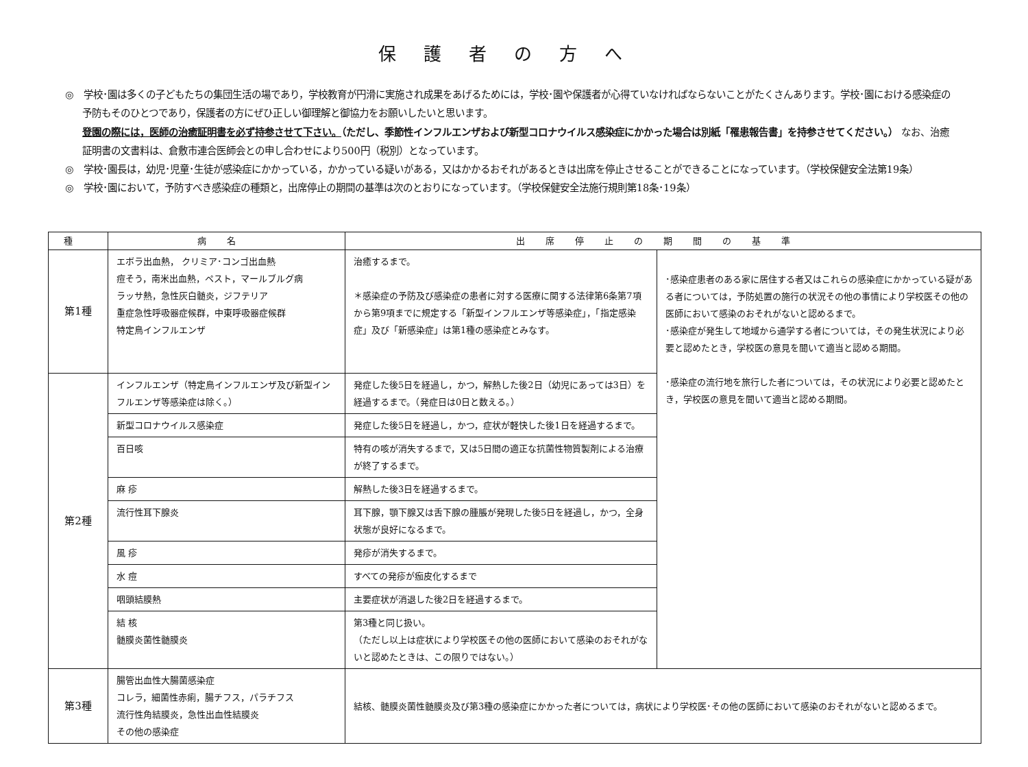保護者の方へ
◎　学校･園は多くの子どもたちの集団生活の場であり，学校教育が円滑に実施され成果をあげるためには，学校･園や保護者が心得ていなければならないことがたくさんあります。学校･園における感染症の予防もそのひとつであり，保護者の方にぜひ正しい御理解と御協力をお願いしたいと思います。
登園の際には，医師の治癒証明書を必ず持参させて下さい。（ただし、季節性インフルエンザおよび新型コロナウイルス感染症にかかった場合は別紙「罹患報告書」を持参させてください。） なお、治癒証明書の文書料は、倉敷市連合医師会との申し合わせにより500円（税別）となっています。
◎　学校･園長は，幼児･児童･生徒が感染症にかかっている，かかっている疑いがある，又はかかるおそれがあるときは出席を停止させることができることになっています。（学校保健安全法第19条）
◎　学校･園において，予防すべき感染症の種類と，出席停止の期間の基準は次のとおりになっています。（学校保健安全法施行規則第18条･19条）
| 種 | 病名 | 出席停止の期間の基準 | |
| --- | --- | --- | --- |
| 第1種 | エボラ出血熱， クリミア･コンゴ出血熱 痘そう，南米出血熱，ペスト，マールブルグ病 ラッサ熱，急性灰白髄炎，ジフテリア 重症急性呼吸器症候群，中東呼吸器症候群 特定鳥インフルエンザ | 治癒するまで。 ＊感染症の予防及び感染症の患者に対する医療に関する法律第6条第7項から第9項までに規定する「新型インフルエンザ等感染症」，「指定感染症」及び「新感染症」は第1種の感染症とみなす。 | ･感染症患者のある家に居住する者又はこれらの感染症にかかっている疑がある者については，予防処置の施行の状況その他の事情により学校医その他の医師において感染のおそれがないと認めるまで。 ･感染症が発生して地域から通学する者については，その発生状況により必要と認めたとき，学校医の意見を聞いて適当と認める期間。 ･感染症の流行地を旅行した者については，その状況により必要と認めたとき，学校医の意見を聞いて適当と認める期間。 |
| 第2種 | インフルエンザ（特定鳥インフルエンザ及び新型インフルエンザ等感染症は除く。） | 発症した後5日を経過し，かつ，解熱した後2日（幼児にあっては3日）を経過するまで。（発症日は0日と数える。） | |
| | 新型コロナウイルス感染症 | 発症した後5日を経過し，かつ，症状が軽快した後1日を経過するまで。 | |
| | 百日咳 | 特有の咳が消失するまで，又は5日間の適正な抗菌性物質製剤による治療が終了するまで。 | |
| | 麻 疹 | 解熱した後3日を経過するまで。 | |
| | 流行性耳下腺炎 | 耳下腺，顎下腺又は舌下腺の腫脹が発現した後5日を経過し，かつ，全身状態が良好になるまで。 | |
| | 風 疹 | 発疹が消失するまで。 | |
| | 水 痘 | すべての発疹が痂皮化するまで | |
| | 咽頭結膜熱 | 主要症状が消退した後2日を経過するまで。 | |
| | 結 核 髄膜炎菌性髄膜炎 | 第3種と同じ扱い。 （ただし以上は症状により学校医その他の医師において感染のおそれがないと認めたときは、この限りではない。） | |
| 第3種 | 腸管出血性大腸菌感染症 コレラ，細菌性赤痢，腸チフス，パラチフス 流行性角結膜炎，急性出血性結膜炎 その他の感染症 | 結核、髄膜炎菌性髄膜炎及び第3種の感染症にかかった者については，病状により学校医･その他の医師において感染のおそれがないと認めるまで。 | |